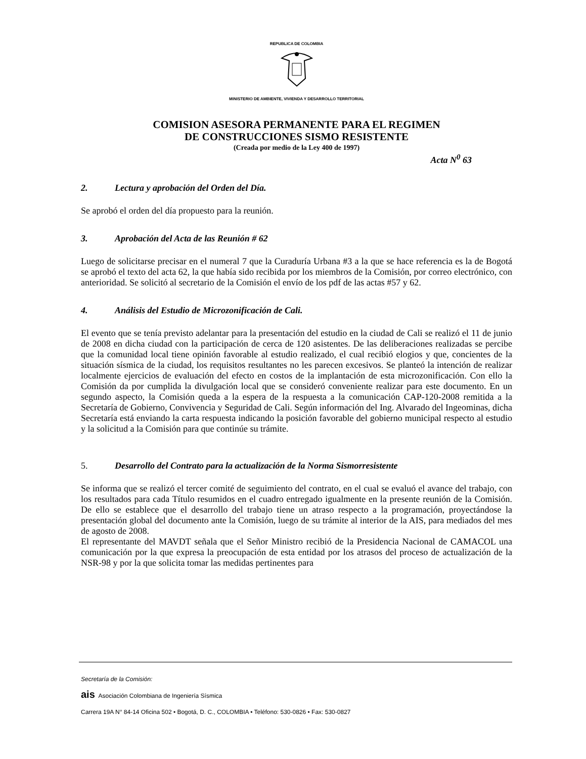REPUBLICA DE COLOMBIA
MINISTERIO DE AMBIENTE, VIVIENDA Y DESARROLLO TERRITORIAL
COMISION ASESORA PERMANENTE PARA EL REGIMEN
DE CONSTRUCCIONES SISMO RESISTENTE
(Creada por medio de la Ley 400 de 1997)
Acta N<sup>0</sup> 63
2. Lectura y aprobación del Orden del Día.
Se aprobó el orden del día propuesto para la reunión.
3. Aprobación del Acta de las Reunión # 62
Luego de solicitarse precisar en el numeral 7 que la Curaduría Urbana #3 a la que se hace referencia es la de Bogotá se aprobó el texto del acta 62, la que había sido recibida por los miembros de la Comisión, por correo electrónico, con anterioridad. Se solicitó al secretario de la Comisión el envío de los pdf de las actas #57 y 62.
4. Análisis del Estudio de Microzonificación de Cali.
El evento que se tenía previsto adelantar para la presentación del estudio en la ciudad de Cali se realizó el 11 de junio de 2008 en dicha ciudad con la participación de cerca de 120 asistentes. De las deliberaciones realizadas se percibe que la comunidad local tiene opinión favorable al estudio realizado, el cual recibió elogios y que, concientes de la situación sísmica de la ciudad, los requisitos resultantes no les parecen excesivos. Se planteó la intención de realizar localmente ejercicios de evaluación del efecto en costos de la implantación de esta microzonificación. Con ello la Comisión da por cumplida la divulgación local que se consideró conveniente realizar para este documento. En un segundo aspecto, la Comisión queda a la espera de la respuesta a la comunicación CAP-120-2008 remitida a la Secretaría de Gobierno, Convivencia y Seguridad de Cali. Según información del Ing. Alvarado del Ingeominas, dicha Secretaría está enviando la carta respuesta indicando la posición favorable del gobierno municipal respecto al estudio y la solicitud a la Comisión para que continúe su trámite.
5. Desarrollo del Contrato para la actualización de la Norma Sismorresistente
Se informa que se realizó el tercer comité de seguimiento del contrato, en el cual se evaluó el avance del trabajo, con los resultados para cada Título resumidos en el cuadro entregado igualmente en la presente reunión de la Comisión. De ello se establece que el desarrollo del trabajo tiene un atraso respecto a la programación, proyectándose la presentación global del documento ante la Comisión, luego de su trámite al interior de la AIS, para mediados del mes de agosto de 2008.
El representante del MAVDT señala que el Señor Ministro recibió de la Presidencia Nacional de CAMACOL una comunicación por la que expresa la preocupación de esta entidad por los atrasos del proceso de actualización de la NSR-98 y por la que solicita tomar las medidas pertinentes para
Secretaría de la Comisión:
ais Asociación Colombiana de Ingeniería Sísmica
Carrera 19A N° 84-14 Oficina 502 • Bogotá, D. C., COLOMBIA • Teléfono: 530-0826 • Fax: 530-0827